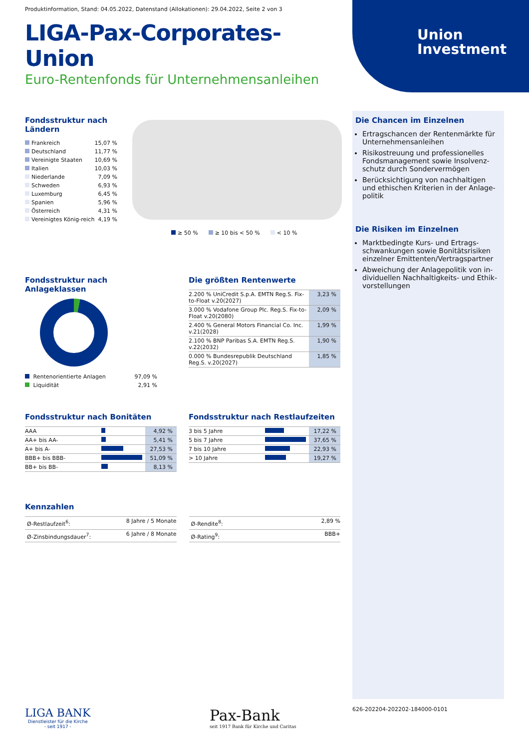Produktinformation, Stand: 04.05.2022, Datenstand (Allokationen): 29.04.2022, Seite 2 von 3
LIGA-Pax-Corporates-Union
Euro-Rentenfonds für Unternehmensanleihen
Union
Investment
Fondsstruktur nach
Ländern
| Frankreich | 15,07 % |
| Deutschland | 11,77 % |
| Vereinigte Staaten | 10,69 % |
| Italien | 10,03 % |
| Niederlande | 7,09 % |
| Schweden | 6,93 % |
| Luxemburg | 6,45 % |
| Spanien | 5,96 % |
| Österreich | 4,31 % |
| Vereinigtes König-reich | 4,19 % |
≥ 50 % ≥ 10 bis < 50 % < 10 %
Fondsstruktur nach Anlageklassen
| Rentenorientierte Anlagen | 97,09 % |
| Liquidität | 2,91 % |
Die größten Rentenwerte
| 2.200 % UniCredit S.p.A. EMTN Reg.S. Fix-to-Float v.20(2027) | 3,23 % |
| 3.000 % Vodafone Group Plc. Reg.S. Fix-to-Float v.20(2080) | 2,09 % |
| 2.400 % General Motors Financial Co. Inc. v.21(2028) | 1,99 % |
| 2.100 % BNP Paribas S.A. EMTN Reg.S. v.22(2032) | 1,90 % |
| 0.000 % Bundesrepublik Deutschland Reg.S. v.20(2027) | 1,85 % |
Fondsstruktur nach Bonitäten
| AAA | | 4,92 % |
| AA+ bis AA- | | 5,41 % |
| A+ bis A- | | 27,53 % |
| BBB+ bis BBB- | | 51,09 % |
| BB+ bis BB- | | 8,13 % |
Fondsstruktur nach Restlaufzeiten
| 3 bis 5 Jahre | | 17,22 % |
| 5 bis 7 Jahre | | 37,65 % |
| 7 bis 10 Jahre | | 22,93 % |
| > 10 Jahre | | 19,27 % |
Kennzahlen
| Ø-Restlaufzeit<sup>6</sup>: | 8 Jahre / 5 Monate |
| Ø-Zinsbindungsdauer<sup>7</sup>: | 6 Jahre / 8 Monate |
| Ø-Rendite<sup>8</sup>: | 2,89 % |
| Ø-Rating<sup>9</sup>: | BBB+ |
Die Chancen im Einzelnen
Ertragschancen der Rentenmärkte für Unternehmensanleihen
Risikostreuung und professionelles Fondsmanagement sowie Insolvenz-schutz durch Sondervermögen
Berücksichtigung von nachhaltigen und ethischen Kriterien in der Anlage-politik
Die Risiken im Einzelnen
Marktbedingte Kurs- und Ertrags-schwankungen sowie Bonitätsrisiken einzelner Emittenten/Vertragspartner
Abweichung der Anlagepolitik von in-dividuellen Nachhaltigkeits- und Ethik-vorstellungen
LIGA BANK
Dienstleister für die Kirche
- seit 1917 -
Pax-Bank
seit 1917 Bank für Kirche und Caritas
626-202204-202202-184000-0101